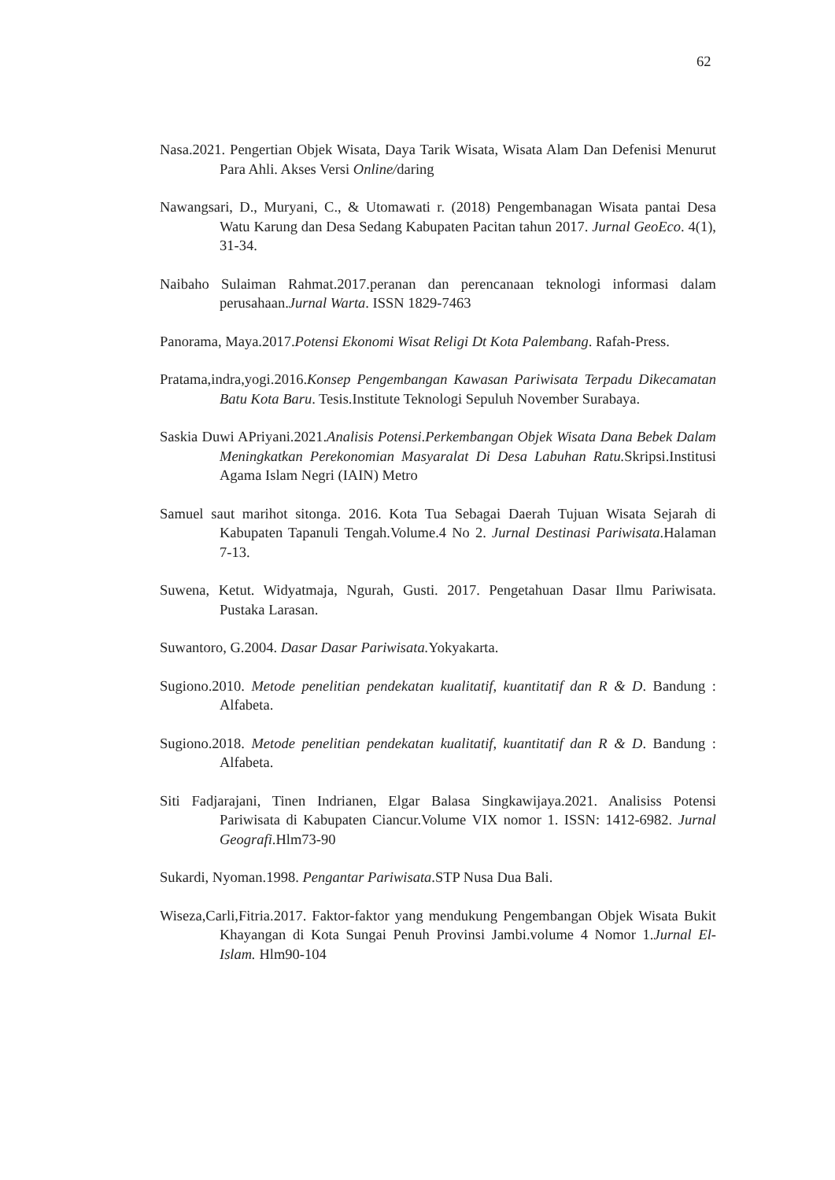62
Nasa.2021. Pengertian Objek Wisata, Daya Tarik Wisata, Wisata Alam Dan Defenisi Menurut Para Ahli. Akses Versi Online/daring
Nawangsari, D., Muryani, C., & Utomawati r. (2018) Pengembanagan Wisata pantai Desa Watu Karung dan Desa Sedang Kabupaten Pacitan tahun 2017. Jurnal GeoEco. 4(1), 31-34.
Naibaho Sulaiman Rahmat.2017.peranan dan perencanaan teknologi informasi dalam perusahaan.Jurnal Warta. ISSN 1829-7463
Panorama, Maya.2017.Potensi Ekonomi Wisat Religi Dt Kota Palembang. Rafah-Press.
Pratama,indra,yogi.2016.Konsep Pengembangan Kawasan Pariwisata Terpadu Dikecamatan Batu Kota Baru. Tesis.Institute Teknologi Sepuluh November Surabaya.
Saskia Duwi APriyani.2021.Analisis Potensi.Perkembangan Objek Wisata Dana Bebek Dalam Meningkatkan Perekonomian Masyaralat Di Desa Labuhan Ratu. Skripsi.Institusi Agama Islam Negri (IAIN) Metro
Samuel saut marihot sitonga. 2016. Kota Tua Sebagai Daerah Tujuan Wisata Sejarah di Kabupaten Tapanuli Tengah.Volume.4 No 2. Jurnal Destinasi Pariwisata.Halaman 7-13.
Suwena, Ketut. Widyatmaja, Ngurah, Gusti. 2017. Pengetahuan Dasar Ilmu Pariwisata. Pustaka Larasan.
Suwantoro, G.2004. Dasar Dasar Pariwisata. Yokyakarta.
Sugiono.2010. Metode penelitian pendekatan kualitatif, kuantitatif dan R & D. Bandung : Alfabeta.
Sugiono.2018. Metode penelitian pendekatan kualitatif, kuantitatif dan R & D. Bandung : Alfabeta.
Siti Fadjarajani, Tinen Indrianen, Elgar Balasa Singkawijaya.2021. Analisiss Potensi Pariwisata di Kabupaten Ciancur.Volume VIX nomor 1. ISSN: 1412-6982. Jurnal Geografi.Hlm73-90
Sukardi, Nyoman.1998. Pengantar Pariwisata.STP Nusa Dua Bali.
Wiseza,Carli,Fitria.2017. Faktor-faktor yang mendukung Pengembangan Objek Wisata Bukit Khayangan di Kota Sungai Penuh Provinsi Jambi.volume 4 Nomor 1.Jurnal El-Islam. Hlm90-104